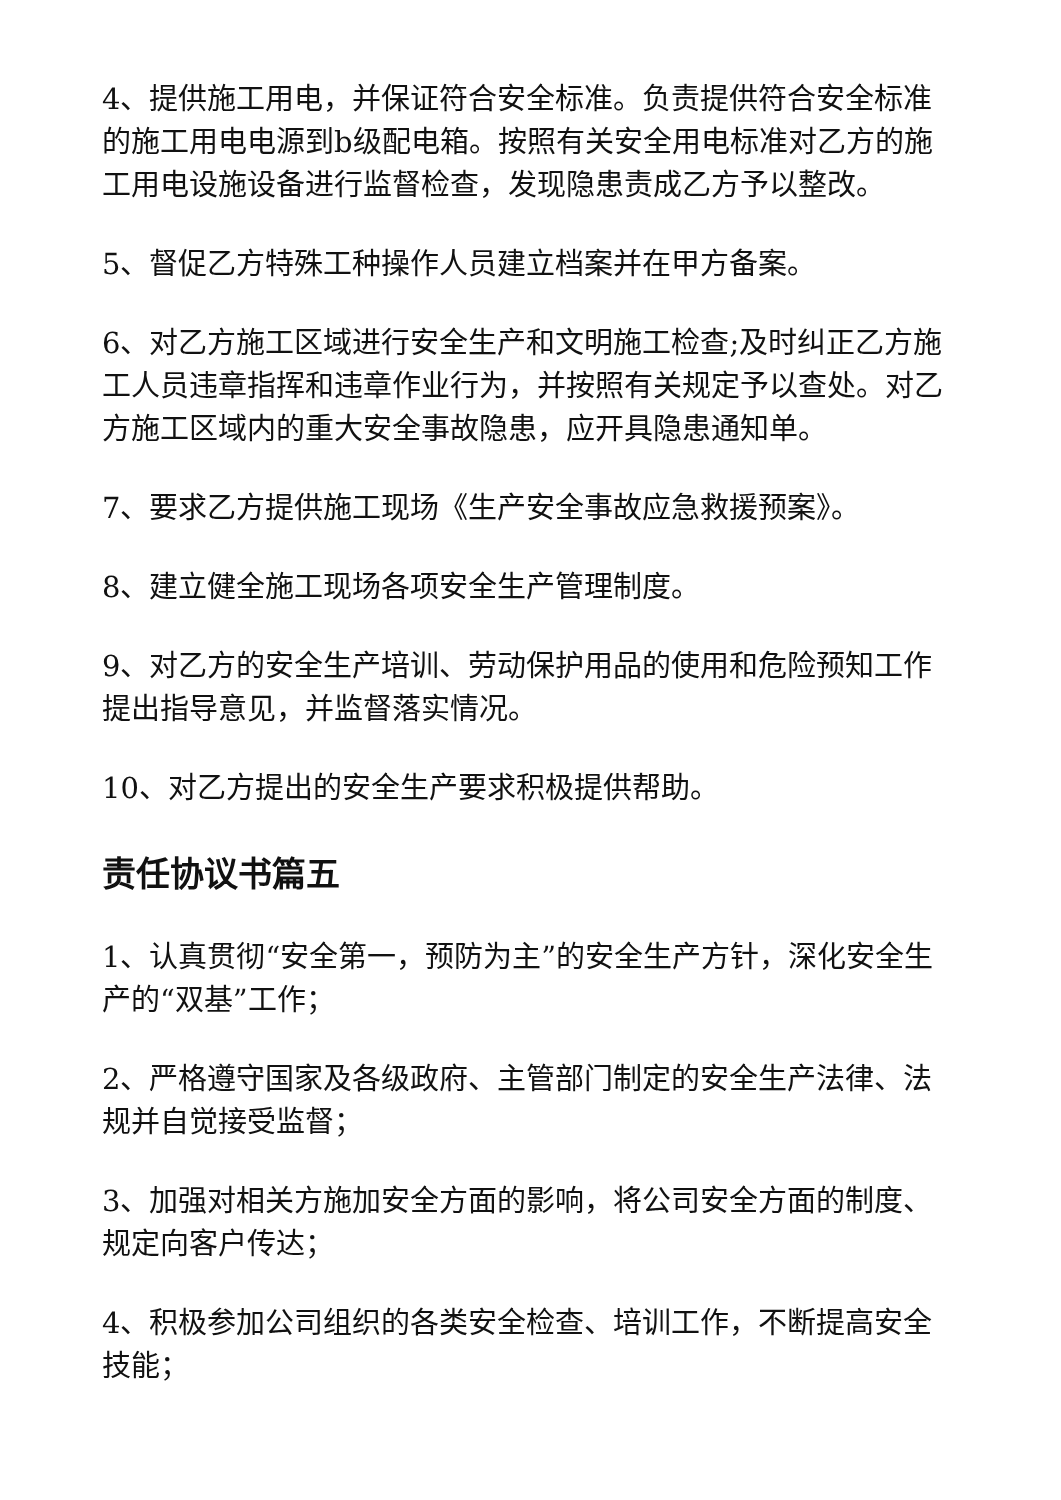4、提供施工用电，并保证符合安全标准。负责提供符合安全标准的施工用电电源到b级配电箱。按照有关安全用电标准对乙方的施工用电设施设备进行监督检查，发现隐患责成乙方予以整改。
5、督促乙方特殊工种操作人员建立档案并在甲方备案。
6、对乙方施工区域进行安全生产和文明施工检查;及时纠正乙方施工人员违章指挥和违章作业行为，并按照有关规定予以查处。对乙方施工区域内的重大安全事故隐患，应开具隐患通知单。
7、要求乙方提供施工现场《生产安全事故应急救援预案》。
8、建立健全施工现场各项安全生产管理制度。
9、对乙方的安全生产培训、劳动保护用品的使用和危险预知工作提出指导意见，并监督落实情况。
10、对乙方提出的安全生产要求积极提供帮助。
责任协议书篇五
1、认真贯彻“安全第一，预防为主”的安全生产方针，深化安全生产的“双基”工作；
2、严格遵守国家及各级政府、主管部门制定的安全生产法律、法规并自觉接受监督；
3、加强对相关方施加安全方面的影响，将公司安全方面的制度、规定向客户传达；
4、积极参加公司组织的各类安全检查、培训工作，不断提高安全技能；